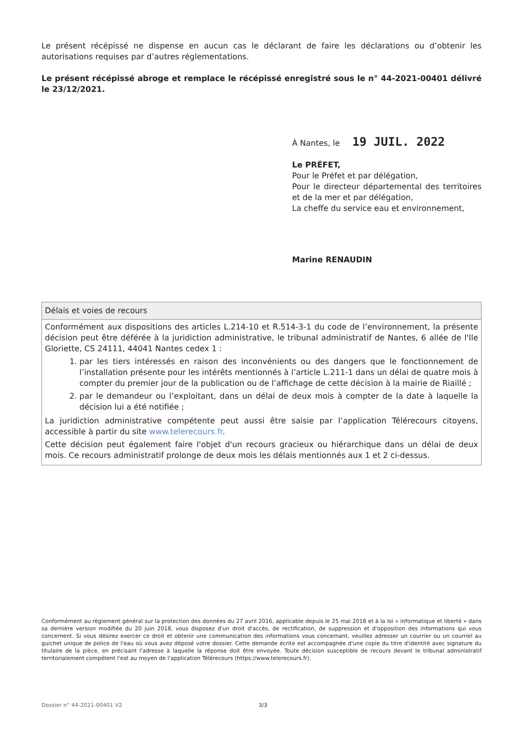Le présent récépissé ne dispense en aucun cas le déclarant de faire les déclarations ou d’obtenir les autorisations requises par d’autres réglementations.
Le présent récépissé abroge et remplace le récépissé enregistré sous le n° 44-2021-00401 délivré le 23/12/2021.
À Nantes, le 19 JUIL. 2022
Le PRÉFET,
Pour le Préfet et par délégation,
Pour le directeur départemental des territoires et de la mer et par délégation,
La cheffe du service eau et environnement,
Marine RENAUDIN
Délais et voies de recours
Conformément aux dispositions des articles L.214-10 et R.514-3-1 du code de l’environnement, la présente décision peut être déférée à la juridiction administrative, le tribunal administratif de Nantes, 6 allée de l'Ile Gloriette, CS 24111, 44041 Nantes cedex 1 :
1. par les tiers intéressés en raison des inconvénients ou des dangers que le fonctionnement de l’installation présente pour les intérêts mentionnés à l’article L.211-1 dans un délai de quatre mois à compter du premier jour de la publication ou de l’affichage de cette décision à la mairie de Riaillé ;
2. par le demandeur ou l’exploitant, dans un délai de deux mois à compter de la date à laquelle la décision lui a été notifiée ;
La juridiction administrative compétente peut aussi être saisie par l’application Télérecours citoyens, accessible à partir du site www.telerecours.fr.
Cette décision peut également faire l'objet d'un recours gracieux ou hiérarchique dans un délai de deux mois. Ce recours administratif prolonge de deux mois les délais mentionnés aux 1 et 2 ci-dessus.
Conformément au règlement général sur la protection des données du 27 avril 2016, applicable depuis le 25 mai 2018 et à la loi « informatique et liberté » dans sa dernière version modifiée du 20 juin 2018, vous disposez d'un droit d'accès, de rectification, de suppression et d'opposition des informations qui vous concernent. Si vous désirez exercer ce droit et obtenir une communication des informations vous concernant, veuillez adresser un courrier ou un courriel au guichet unique de police de l'eau où vous avez déposé votre dossier. Cette demande écrite est accompagnée d'une copie du titre d'identité avec signature du titulaire de la pièce, en précisant l'adresse à laquelle la réponse doit être envoyée. Toute décision susceptible de recours devant le tribunal administratif territorialement compétent l'est au moyen de l'application Télérecours (https://www.telerecours.fr).
Dossier n° 44-2021-00401 V2 3/3